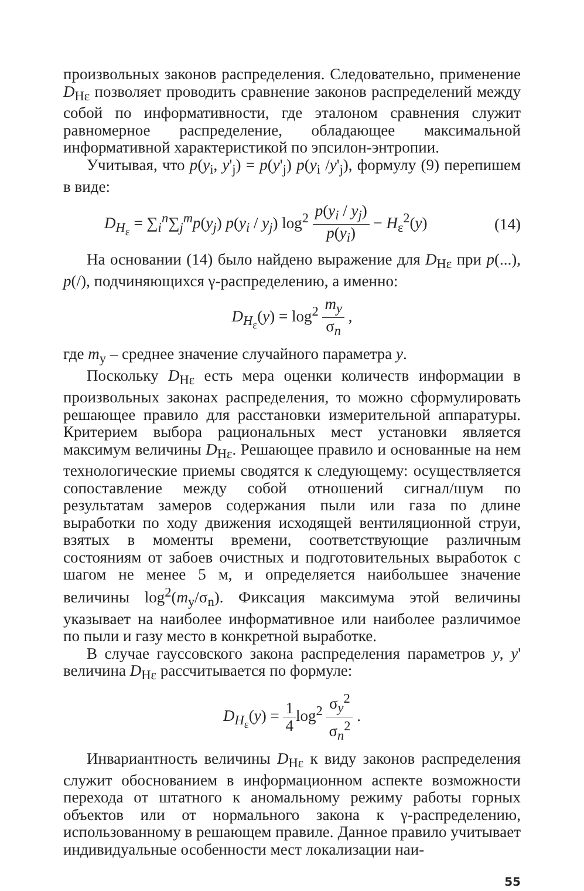произвольных законов распределения. Следовательно, применение D<sub>Hε</sub> позволяет проводить сравнение законов распределений между собой по информативности, где эталоном сравнения служит равномерное распределение, обладающее максимальной информативной характеристикой по эпсилон-энтропии.
Учитывая, что p(y<sub>i</sub>, y'<sub>j</sub>) = p(y'<sub>j</sub>) p(y<sub>i</sub> /y'<sub>j</sub>), формулу (9) перепишем в виде:
D<sub>H<sub>ε</sub></sub> = ∑<sub>i</sub><sup>n</sup>∑<sub>j</sub><sup>m</sup>p(y<sub>j</sub>) p(y<sub>i</sub> / y<sub>j</sub>) log<sup>2</sup> p(y<sub>i</sub> / y<sub>j</sub>) p(y<sub>i</sub>) − H<sub>ε</sub><sup>2</sup>(y) (14)
На основании (14) было найдено выражение для D<sub>Hε</sub> при p(...), p(/), подчиняющихся γ-распределению, а именно:
D<sub>H<sub>ε</sub></sub>(y) = log<sup>2</sup> m<sub>y</sub> σ<sub>n</sub> ,
где m<sub>y</sub> – среднее значение случайного параметра y.
Поскольку D<sub>Hε</sub> есть мера оценки количеств информации в произвольных законах распределения, то можно сформулировать решающее правило для расстановки измерительной аппаратуры. Критерием выбора рациональных мест установки является максимум величины D<sub>Hε</sub>. Решающее правило и основанные на нем технологические приемы сводятся к следующему: осуществляется сопоставление между собой отношений сигнал/шум по результатам замеров содержания пыли или газа по длине выработки по ходу движения исходящей вентиляционной струи, взятых в моменты времени, соответствующие различным состояниям от забоев очистных и подготовительных выработок с шагом не менее 5 м, и определяется наибольшее значение величины log<sup>2</sup>(m<sub>y</sub>/σ<sub>n</sub>). Фиксация максимума этой величины указывает на наиболее информативное или наиболее различимое по пыли и газу место в конкретной выработке.
В случае гауссовского закона распределения параметров y, y' величина D<sub>Hε</sub> рассчитывается по формуле:
D<sub>H<sub>ε</sub></sub>(y) = 1 4log<sup>2</sup> σ<sub>y</sub><sup>2</sup> σ<sub>n</sub><sup>2</sup> .
Инвариантность величины D<sub>Hε</sub> к виду законов распределения служит обоснованием в информационном аспекте возможности перехода от штатного к аномальному режиму работы горных объектов или от нормального закона к γ-распределению, использованному в решающем правиле. Данное правило учитывает индивидуальные особенности мест локализации наи-
55